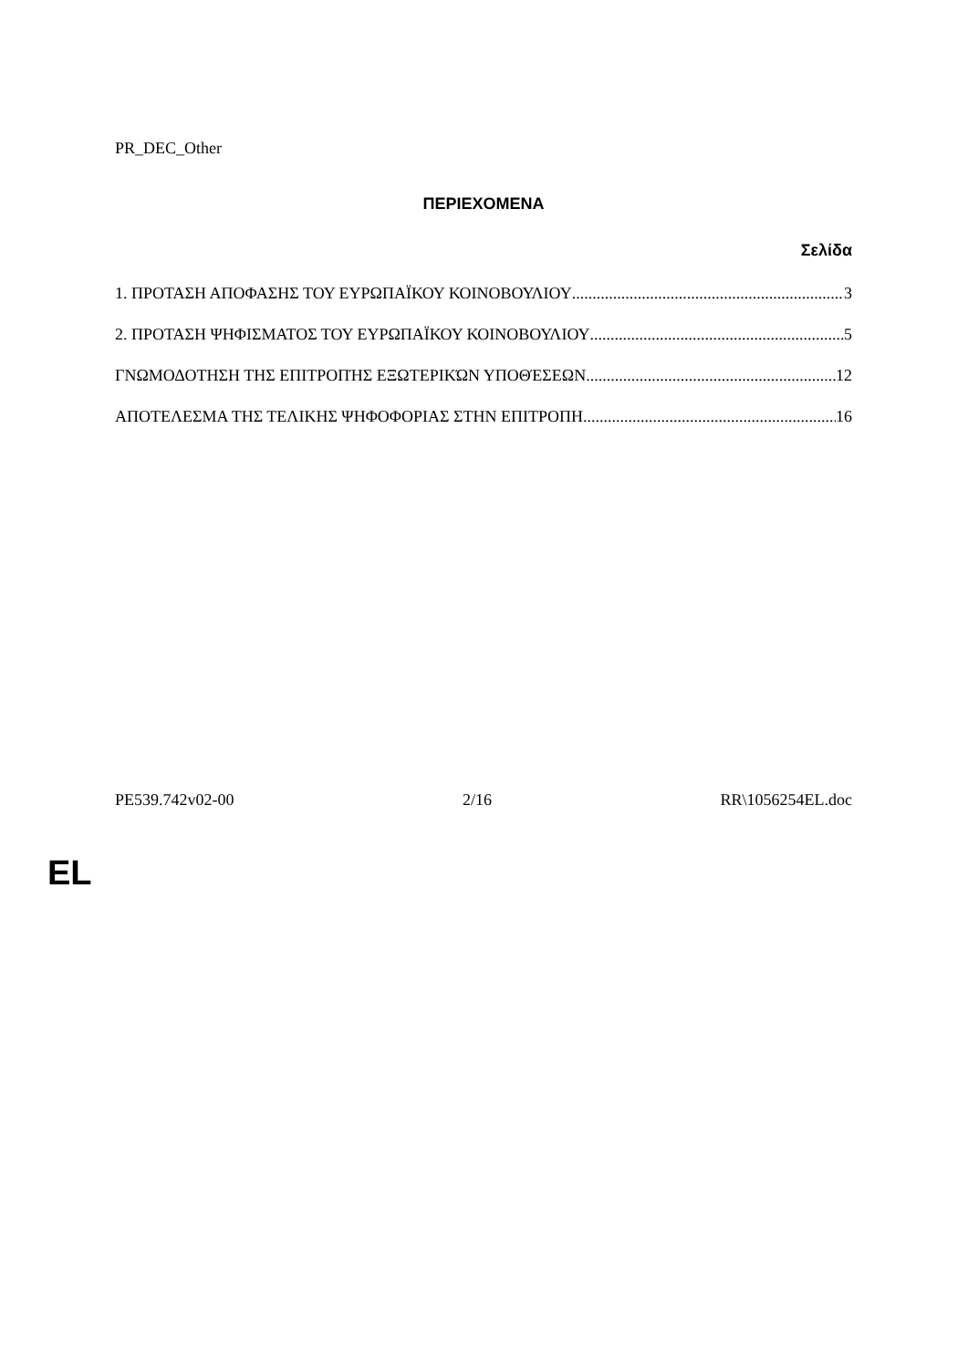PR_DEC_Other
ΠΕΡΙΕΧΟΜΕΝΑ
Σελίδα
1. ΠΡΟΤΑΣΗ ΑΠΟΦΑΣΗΣ ΤΟΥ ΕΥΡΩΠΑΪΚΟΥ ΚΟΙΝΟΒΟΥΛΙΟΥ 3
2. ΠΡΟΤΑΣΗ ΨΗΦΙΣΜΑΤΟΣ ΤΟΥ ΕΥΡΩΠΑΪΚΟΥ ΚΟΙΝΟΒΟΥΛΙΟΥ 5
ΓΝΩΜΟΔΟΤΗΣΗ ΤΗΣ ΕΠΙΤΡΟΠΉΣ ΕΞΩΤΕΡΙΚΏΝ ΥΠΟΘΈΣΕΩΝ 12
ΑΠΟΤΕΛΕΣΜΑ ΤΗΣ ΤΕΛΙΚΗΣ ΨΗΦΟΦΟΡΙΑΣ ΣΤΗΝ ΕΠΙΤΡΟΠΗ 16
PE539.742v02-00 2/16 RR\1056254EL.doc
EL